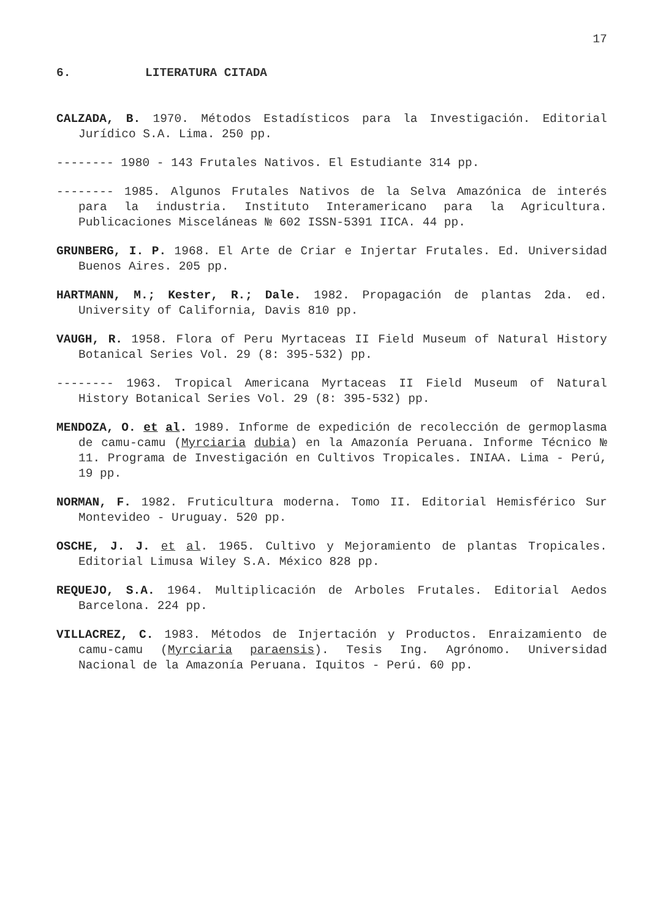17
6. LITERATURA CITADA
CALZADA, B. 1970. Métodos Estadísticos para la Investigación. Editorial Jurídico S.A. Lima. 250 pp.
-------- 1980 - 143 Frutales Nativos. El Estudiante 314 pp.
-------- 1985. Algunos Frutales Nativos de la Selva Amazónica de interés para la industria. Instituto Interamericano para la Agricultura. Publicaciones Misceláneas № 602 ISSN-5391 IICA. 44 pp.
GRUNBERG, I. P. 1968. El Arte de Criar e Injertar Frutales. Ed. Universidad Buenos Aires. 205 pp.
HARTMANN, M.; Kester, R.; Dale. 1982. Propagación de plantas 2da. ed. University of California, Davis 810 pp.
VAUGH, R. 1958. Flora of Peru Myrtaceas II Field Museum of Natural History Botanical Series Vol. 29 (8: 395-532) pp.
-------- 1963. Tropical Americana Myrtaceas II Field Museum of Natural History Botanical Series Vol. 29 (8: 395-532) pp.
MENDOZA, O. et al. 1989. Informe de expedición de recolección de germoplasma de camu-camu (Myrciaria dubia) en la Amazonía Peruana. Informe Técnico № 11. Programa de Investigación en Cultivos Tropicales. INIAA. Lima - Perú, 19 pp.
NORMAN, F. 1982. Fruticultura moderna. Tomo II. Editorial Hemisférico Sur Montevideo - Uruguay. 520 pp.
OSCHE, J. J. et al. 1965. Cultivo y Mejoramiento de plantas Tropicales. Editorial Limusa Wiley S.A. México 828 pp.
REQUEJO, S.A. 1964. Multiplicación de Arboles Frutales. Editorial Aedos Barcelona. 224 pp.
VILLACREZ, C. 1983. Métodos de Injertación y Productos. Enraizamiento de camu-camu (Myrciaria paraensis). Tesis Ing. Agrónomo. Universidad Nacional de la Amazonía Peruana. Iquitos - Perú. 60 pp.